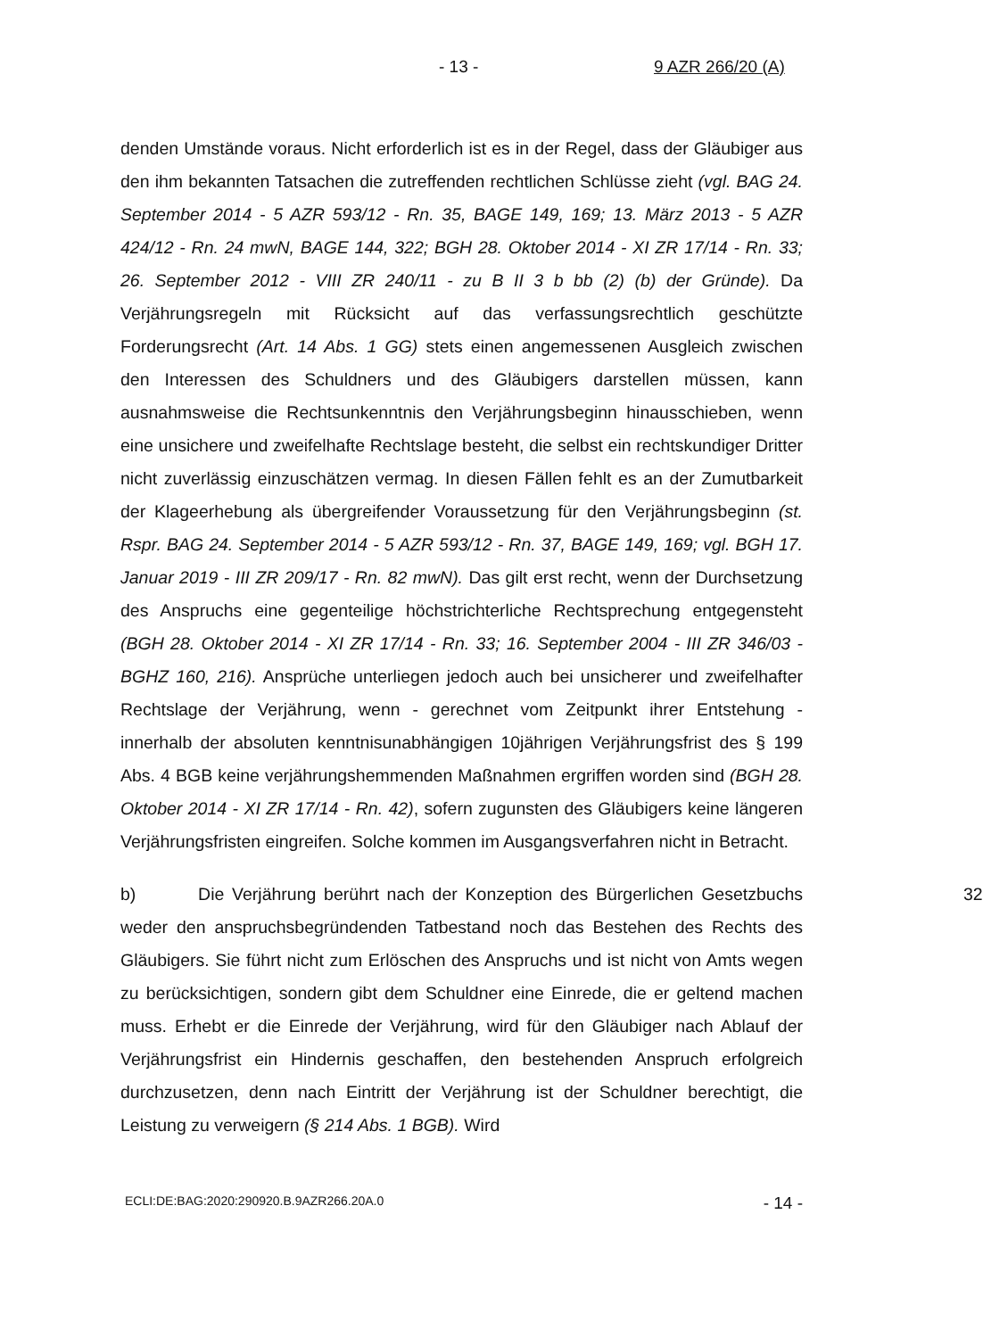- 13 - 9 AZR 266/20 (A)
denden Umstände voraus. Nicht erforderlich ist es in der Regel, dass der Gläubiger aus den ihm bekannten Tatsachen die zutreffenden rechtlichen Schlüsse zieht (vgl. BAG 24. September 2014 - 5 AZR 593/12 - Rn. 35, BAGE 149, 169; 13. März 2013 - 5 AZR 424/12 - Rn. 24 mwN, BAGE 144, 322; BGH 28. Oktober 2014 - XI ZR 17/14 - Rn. 33; 26. September 2012 - VIII ZR 240/11 - zu B II 3 b bb (2) (b) der Gründe). Da Verjährungsregeln mit Rücksicht auf das verfassungsrechtlich geschützte Forderungsrecht (Art. 14 Abs. 1 GG) stets einen angemessenen Ausgleich zwischen den Interessen des Schuldners und des Gläubigers darstellen müssen, kann ausnahmsweise die Rechtsunkenntnis den Verjährungsbeginn hinausschieben, wenn eine unsichere und zweifelhafte Rechtslage besteht, die selbst ein rechtskundiger Dritter nicht zuverlässig einzuschätzen vermag. In diesen Fällen fehlt es an der Zumutbarkeit der Klageerhebung als übergreifender Voraussetzung für den Verjährungsbeginn (st. Rspr. BAG 24. September 2014 - 5 AZR 593/12 - Rn. 37, BAGE 149, 169; vgl. BGH 17. Januar 2019 - III ZR 209/17 - Rn. 82 mwN). Das gilt erst recht, wenn der Durchsetzung des Anspruchs eine gegenteilige höchstrichterliche Rechtsprechung entgegensteht (BGH 28. Oktober 2014 - XI ZR 17/14 - Rn. 33; 16. September 2004 - III ZR 346/03 - BGHZ 160, 216). Ansprüche unterliegen jedoch auch bei unsicherer und zweifelhafter Rechtslage der Verjährung, wenn - gerechnet vom Zeitpunkt ihrer Entstehung - innerhalb der absoluten kenntnisunabhängigen 10jährigen Verjährungsfrist des § 199 Abs. 4 BGB keine verjährungshemmenden Maßnahmen ergriffen worden sind (BGH 28. Oktober 2014 - XI ZR 17/14 - Rn. 42), sofern zugunsten des Gläubigers keine längeren Verjährungsfristen eingreifen. Solche kommen im Ausgangsverfahren nicht in Betracht.
32 b) Die Verjährung berührt nach der Konzeption des Bürgerlichen Gesetzbuchs weder den anspruchsbegründenden Tatbestand noch das Bestehen des Rechts des Gläubigers. Sie führt nicht zum Erlöschen des Anspruchs und ist nicht von Amts wegen zu berücksichtigen, sondern gibt dem Schuldner eine Einrede, die er geltend machen muss. Erhebt er die Einrede der Verjährung, wird für den Gläubiger nach Ablauf der Verjährungsfrist ein Hindernis geschaffen, den bestehenden Anspruch erfolgreich durchzusetzen, denn nach Eintritt der Verjährung ist der Schuldner berechtigt, die Leistung zu verweigern (§ 214 Abs. 1 BGB). Wird
ECLI:DE:BAG:2020:290920.B.9AZR266.20A.0 - 14 -